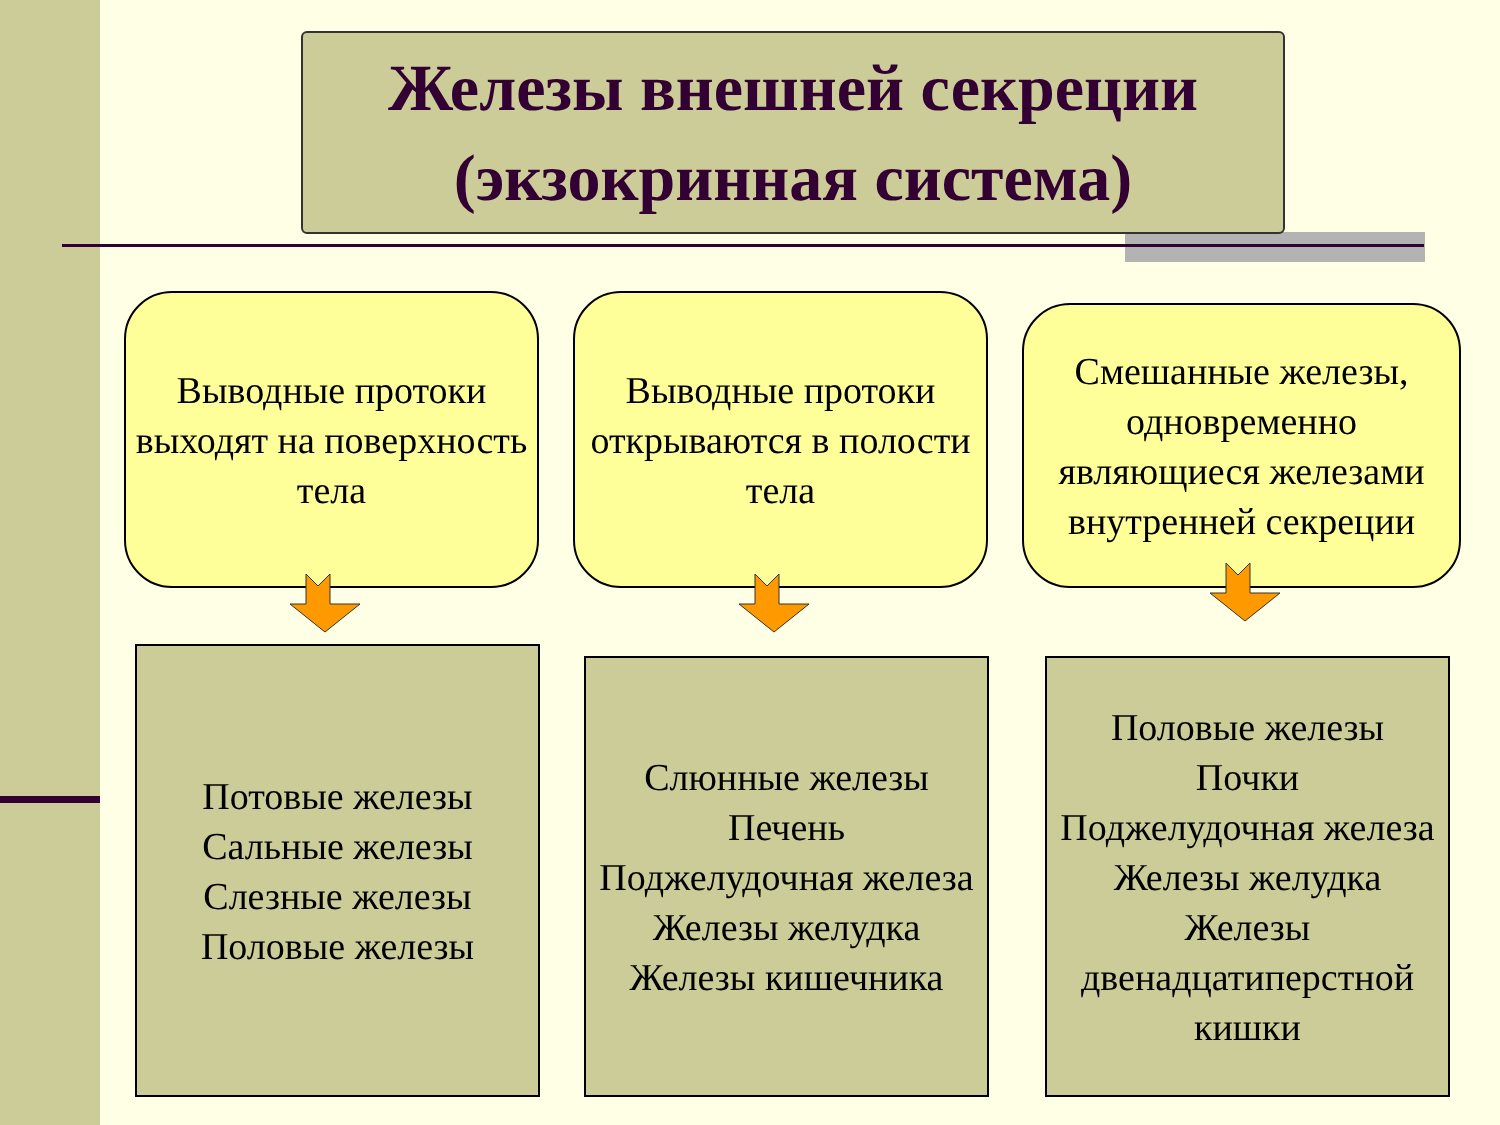Железы внешней секреции
(экзокринная система)
Выводные протоки выходят на поверхность тела
Выводные протоки открываются в полости тела
Смешанные железы, одновременно являющиеся железами внутренней секреции
Потовые железы
Сальные железы
Слезные железы
Половые железы
Слюнные железы
Печень
Поджелудочная железа
Железы желудка
Железы кишечника
Половые железы
Почки
Поджелудочная железа
Железы желудка
Железы двенадцатиперстной кишки